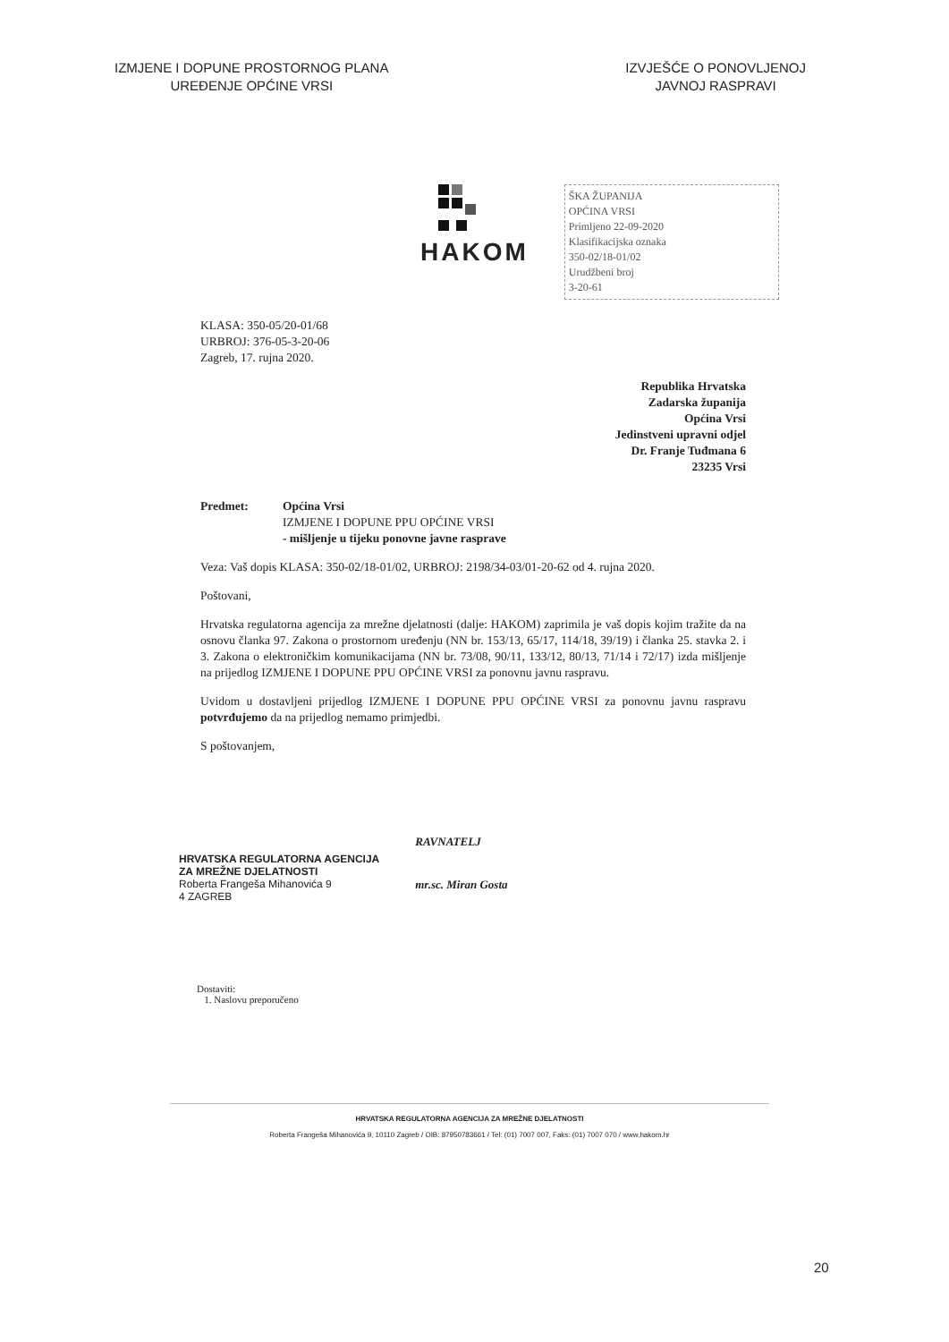IZMJENE I DOPUNE PROSTORNOG PLANA
UREĐENJE OPĆINE VRSI
IZVJEŠĆE O PONOVLJENOJ
JAVNOJ RASPRAVI
HAKOM
ŠKA ŽUPANIJA
OPĆINA VRSI
Primljeno 22-09-2020
Klasifikacijska oznaka
350-02/18-01/02
Urudžbeni broj
3-20-61
KLASA: 350-05/20-01/68
URBROJ: 376-05-3-20-06
Zagreb, 17. rujna 2020.
Republika Hrvatska
Zadarska županija
Općina Vrsi
Jedinstveni upravni odjel
Dr. Franje Tuđmana 6
23235 Vrsi
Predmet: Općina Vrsi
IZMJENE I DOPUNE PPU OPĆINE VRSI
- mišljenje u tijeku ponovne javne rasprave
Veza: Vaš dopis KLASA: 350-02/18-01/02, URBROJ: 2198/34-03/01-20-62 od 4. rujna 2020.
Poštovani,
Hrvatska regulatorna agencija za mrežne djelatnosti (dalje: HAKOM) zaprimila je vaš dopis kojim tražite da na osnovu članka 97. Zakona o prostornom uređenju (NN br. 153/13, 65/17, 114/18, 39/19) i članka 25. stavka 2. i 3. Zakona o elektroničkim komunikacijama (NN br. 73/08, 90/11, 133/12, 80/13, 71/14 i 72/17) izda mišljenje na prijedlog IZMJENE I DOPUNE PPU OPĆINE VRSI za ponovnu javnu raspravu.
Uvidom u dostavljeni prijedlog IZMJENE I DOPUNE PPU OPĆINE VRSI za ponovnu javnu raspravu potvrđujemo da na prijedlog nemamo primjedbi.
S poštovanjem,
HRVATSKA REGULATORNA AGENCIJA
ZA MREŽNE DJELATNOSTI
Roberta Frangeša Mihanovića 9
4 ZAGREB
RAVNATELJ
mr.sc. Miran Gosta
Dostaviti:
1. Naslovu preporučeno
HRVATSKA REGULATORNA AGENCIJA ZA MREŽNE DJELATNOSTI
Roberta Frangeša Mihanovića 9, 10110 Zagreb / OIB: 87950783661 / Tel: (01) 7007 007, Faks: (01) 7007 070 / www.hakom.hr
20